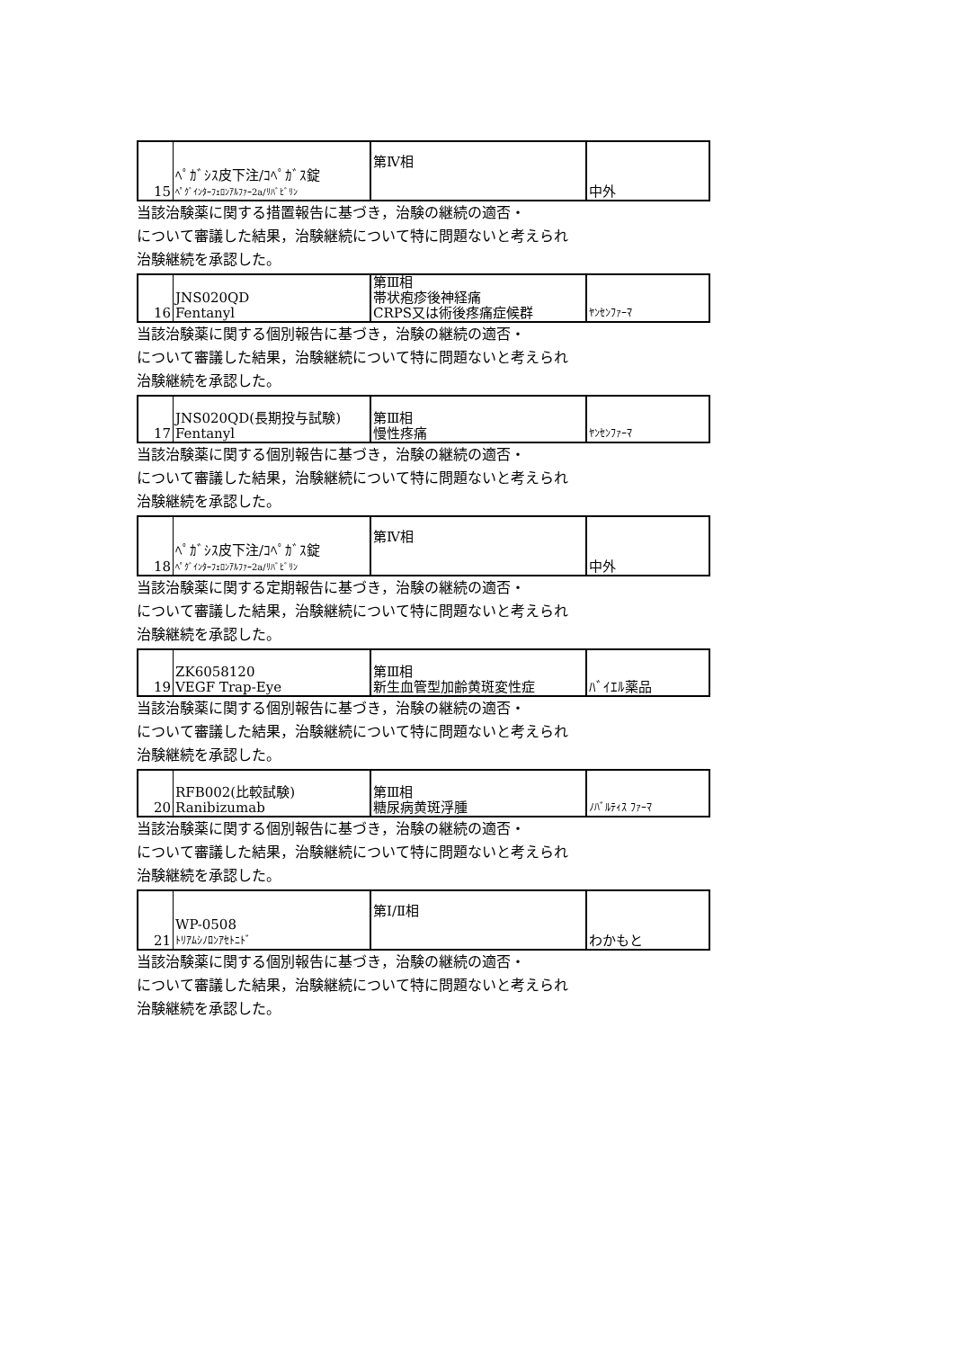| 15 | ﾍﾟｶﾞｼｽ皮下注/ｺﾍﾟｶﾞｽ錠 ﾍﾟｸﾞｲﾝﾀｰﾌｪﾛﾝｱﾙﾌｧｰ2a/ﾘﾊﾞﾋﾞﾘﾝ | 第Ⅳ相 | 中外 |
当該治験薬に関する措置報告に基づき，治験の継続の適否・
について審議した結果，治験継続について特に問題ないと考えられ
治験継続を承認した。
| 16 | JNS020QD Fentanyl | 第Ⅲ相 帯状疱疹後神経痛 CRPS又は術後疼痛症候群 | ﾔﾝｾﾝﾌｧｰﾏ |
当該治験薬に関する個別報告に基づき，治験の継続の適否・
について審議した結果，治験継続について特に問題ないと考えられ
治験継続を承認した。
| 17 | JNS020QD(長期投与試験) Fentanyl | 第Ⅲ相 慢性疼痛 | ﾔﾝｾﾝﾌｧｰﾏ |
当該治験薬に関する個別報告に基づき，治験の継続の適否・
について審議した結果，治験継続について特に問題ないと考えられ
治験継続を承認した。
| 18 | ﾍﾟｶﾞｼｽ皮下注/ｺﾍﾟｶﾞｽ錠 ﾍﾟｸﾞｲﾝﾀｰﾌｪﾛﾝｱﾙﾌｧｰ2a/ﾘﾊﾞﾋﾞﾘﾝ | 第Ⅳ相 | 中外 |
当該治験薬に関する定期報告に基づき，治験の継続の適否・
について審議した結果，治験継続について特に問題ないと考えられ
治験継続を承認した。
| 19 | ZK6058120 VEGF Trap-Eye | 第Ⅲ相 新生血管型加齢黄斑変性症 | ﾊﾞｲｴﾙ薬品 |
当該治験薬に関する個別報告に基づき，治験の継続の適否・
について審議した結果，治験継続について特に問題ないと考えられ
治験継続を承認した。
| 20 | RFB002(比較試験) Ranibizumab | 第Ⅲ相 糖尿病黄斑浮腫 | ﾉﾊﾞﾙﾃｨｽ ﾌｧｰﾏ |
当該治験薬に関する個別報告に基づき，治験の継続の適否・
について審議した結果，治験継続について特に問題ないと考えられ
治験継続を承認した。
| 21 | WP-0508 ﾄﾘｱﾑｼﾉﾛﾝｱｾﾄﾆﾄﾞ | 第Ⅰ/Ⅱ相 | わかもと |
当該治験薬に関する個別報告に基づき，治験の継続の適否・
について審議した結果，治験継続について特に問題ないと考えられ
治験継続を承認した。